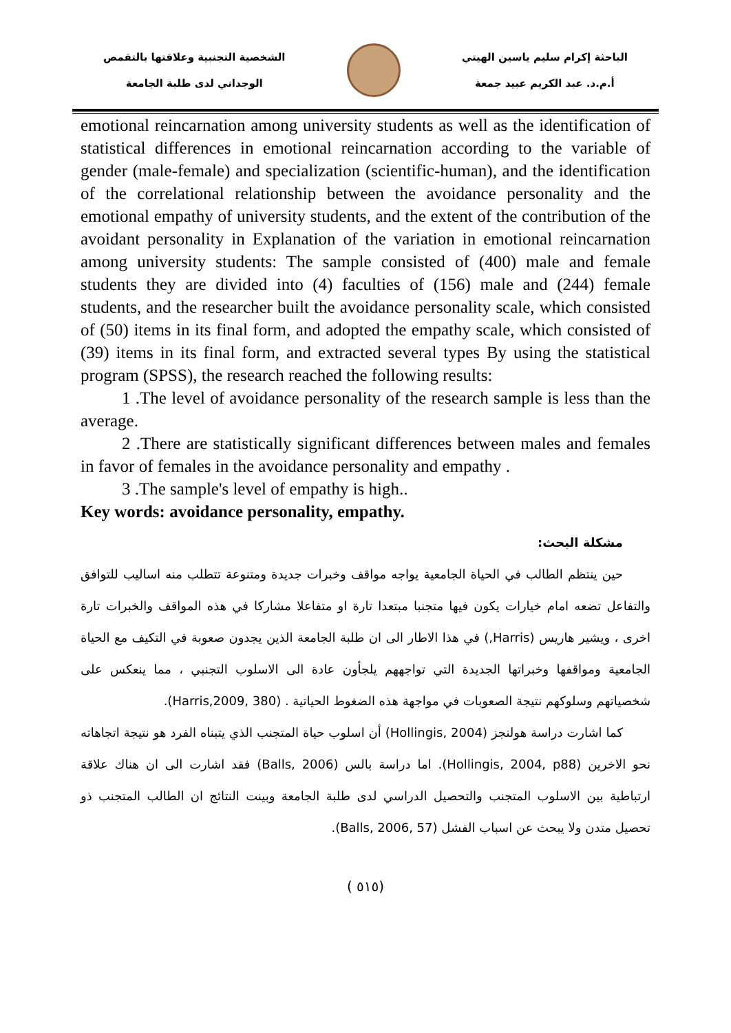الباحثة إكرام سليم ياسين الهيتي
أ.م.د. عبد الكريم عبيد جمعة
الشخصية التجنبية وعلاقتها بالتقمص
الوجداني لدى طلبة الجامعة
emotional reincarnation among university students as well as the identification of statistical differences in emotional reincarnation according to the variable of gender (male-female) and specialization (scientific-human), and the identification of the correlational relationship between the avoidance personality and the emotional empathy of university students, and the extent of the contribution of the avoidant personality in Explanation of the variation in emotional reincarnation among university students: The sample consisted of (400) male and female students they are divided into (4) faculties of (156) male and (244) female students, and the researcher built the avoidance personality scale, which consisted of (50) items in its final form, and adopted the empathy scale, which consisted of (39) items in its final form, and extracted several types By using the statistical program (SPSS), the research reached the following results:
1 .The level of avoidance personality of the research sample is less than the average.
2 .There are statistically significant differences between males and females in favor of females in the avoidance personality and empathy .
3 .The sample's level of empathy is high..
Key words: avoidance personality, empathy.
مشكلة البحث:
حين ينتظم الطالب في الحياة الجامعية يواجه مواقف وخبرات جديدة ومتنوعة تتطلب منه اساليب للتوافق والتفاعل تضعه امام خيارات يكون فيها متجنبا مبتعدا تارة او متفاعلا مشاركا في هذه المواقف والخبرات تارة اخرى ، ويشير هاريس (Harris,) في هذا الاطار الى ان طلبة الجامعة الذين يجدون صعوبة في التكيف مع الحياة الجامعية ومواقفها وخبراتها الجديدة التي تواجههم يلجأون عادة الى الاسلوب التجنبي ، مما ينعكس على شخصياتهم وسلوكهم نتيجة الصعوبات في مواجهة هذه الضغوط الحياتية . (Harris,2009, 380).
كما اشارت دراسة هولنجز (Hollingis, 2004) أن اسلوب حياة المتجنب الذي يتبناه الفرد هو نتيجة اتجاهاته نحو الاخرين (Hollingis, 2004, p88). اما دراسة بالس (Balls, 2006) فقد اشارت الى ان هناك علاقة ارتباطية بين الاسلوب المتجنب والتحصيل الدراسي لدى طلبة الجامعة وبينت النتائج ان الطالب المتجنب ذو تحصيل متدن ولا يبحث عن اسباب الفشل (Balls, 2006, 57).
( ٥١٥)